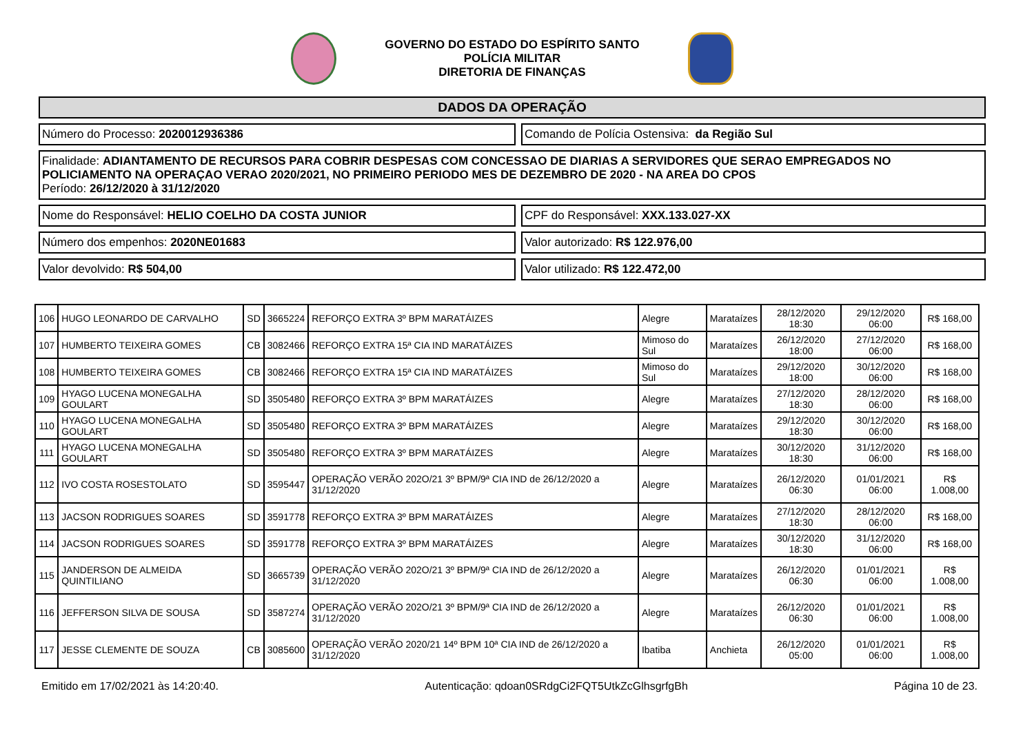GOVERNO DO ESTADO DO ESPÍRITO SANTO
POLÍCIA MILITAR
DIRETORIA DE FINANÇAS
DADOS DA OPERAÇÃO
Número do Processo: 2020012936386
Comando de Polícia Ostensiva: da Região Sul
Finalidade: ADIANTAMENTO DE RECURSOS PARA COBRIR DESPESAS COM CONCESSAO DE DIARIAS A SERVIDORES QUE SERAO EMPREGADOS NO POLICIAMENTO NA OPERAÇAO VERAO 2020/2021, NO PRIMEIRO PERIODO MES DE DEZEMBRO DE 2020 - NA AREA DO CPOS
Período: 26/12/2020 à 31/12/2020
Nome do Responsável: HELIO COELHO DA COSTA JUNIOR
CPF do Responsável: XXX.133.027-XX
Número dos empenhos: 2020NE01683
Valor autorizado: R$ 122.976,00
Valor devolvido: R$ 504,00 Valor utilizado: R$ 122.472,00
| 106 | HUGO LEONARDO DE CARVALHO | SD | 3665224 | REFORÇO EXTRA 3º BPM MARATÁIZES | Alegre | Marataízes | 28/12/2020 18:30 | 29/12/2020 06:00 | R$ 168,00 |
| 107 | HUMBERTO TEIXEIRA GOMES | CB | 3082466 | REFORÇO EXTRA 15ª CIA IND MARATÁIZES | Mimoso do Sul | Marataízes | 26/12/2020 18:00 | 27/12/2020 06:00 | R$ 168,00 |
| 108 | HUMBERTO TEIXEIRA GOMES | CB | 3082466 | REFORÇO EXTRA 15ª CIA IND MARATÁIZES | Mimoso do Sul | Marataízes | 29/12/2020 18:00 | 30/12/2020 06:00 | R$ 168,00 |
| 109 | HYAGO LUCENA MONEGALHA GOULART | SD | 3505480 | REFORÇO EXTRA 3º BPM MARATÁIZES | Alegre | Marataízes | 27/12/2020 18:30 | 28/12/2020 06:00 | R$ 168,00 |
| 110 | HYAGO LUCENA MONEGALHA GOULART | SD | 3505480 | REFORÇO EXTRA 3º BPM MARATÁIZES | Alegre | Marataízes | 29/12/2020 18:30 | 30/12/2020 06:00 | R$ 168,00 |
| 111 | HYAGO LUCENA MONEGALHA GOULART | SD | 3505480 | REFORÇO EXTRA 3º BPM MARATÁIZES | Alegre | Marataízes | 30/12/2020 18:30 | 31/12/2020 06:00 | R$ 168,00 |
| 112 | IVO COSTA ROSESTOLATO | SD | 3595447 | OPERAÇÃO VERÃO 202O/21 3º BPM/9ª CIA IND de 26/12/2020 a 31/12/2020 | Alegre | Marataízes | 26/12/2020 06:30 | 01/01/2021 06:00 | R$ 1.008,00 |
| 113 | JACSON RODRIGUES SOARES | SD | 3591778 | REFORÇO EXTRA 3º BPM MARATÁIZES | Alegre | Marataízes | 27/12/2020 18:30 | 28/12/2020 06:00 | R$ 168,00 |
| 114 | JACSON RODRIGUES SOARES | SD | 3591778 | REFORÇO EXTRA 3º BPM MARATÁIZES | Alegre | Marataízes | 30/12/2020 18:30 | 31/12/2020 06:00 | R$ 168,00 |
| 115 | JANDERSON DE ALMEIDA QUINTILIANO | SD | 3665739 | OPERAÇÃO VERÃO 202O/21 3º BPM/9ª CIA IND de 26/12/2020 a 31/12/2020 | Alegre | Marataízes | 26/12/2020 06:30 | 01/01/2021 06:00 | R$ 1.008,00 |
| 116 | JEFFERSON SILVA DE SOUSA | SD | 3587274 | OPERAÇÃO VERÃO 202O/21 3º BPM/9ª CIA IND de 26/12/2020 a 31/12/2020 | Alegre | Marataízes | 26/12/2020 06:30 | 01/01/2021 06:00 | R$ 1.008,00 |
| 117 | JESSE CLEMENTE DE SOUZA | CB | 3085600 | OPERAÇÃO VERÃO 2020/21 14º BPM 10ª CIA IND de 26/12/2020 a 31/12/2020 | Ibatiba | Anchieta | 26/12/2020 05:00 | 01/01/2021 06:00 | R$ 1.008,00 |
Emitido em 17/02/2021 às 14:20:40. Autenticação: qdoan0SRdgCi2FQT5UtkZcGlhsgrfgBh Página 10 de 23.